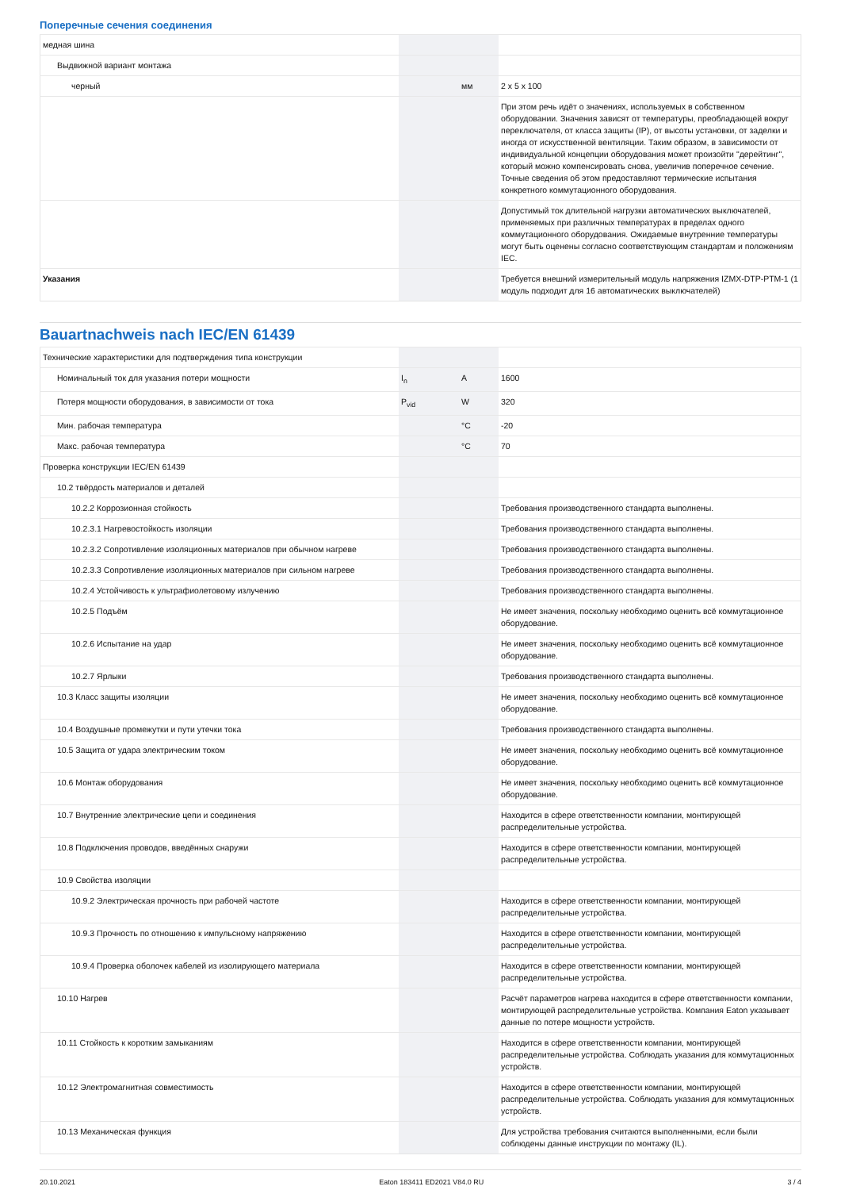Поперечные сечения соединения
| медная шина | | | |
| Выдвижной вариант монтажа | | | |
| черный | | мм | 2 x 5 x 100 |
| | | | При этом речь идёт о значениях, используемых в собственном оборудовании. Значения зависят от температуры, преобладающей вокруг переключателя, от класса защиты (IP), от высоты установки, от заделки и иногда от искусственной вентиляции. Таким образом, в зависимости от индивидуальной концепции оборудования может произойти "дерейтинг", который можно компенсировать снова, увеличив поперечное сечение. Точные сведения об этом предоставляют термические испытания конкретного коммутационного оборудования. |
| | | | Допустимый ток длительной нагрузки автоматических выключателей, применяемых при различных температурах в пределах одного коммутационного оборудования. Ожидаемые внутренние температуры могут быть оценены согласно соответствующим стандартам и положениям IEC. |
| Указания | | | Требуется внешний измерительный модуль напряжения IZMX-DTP-PTM-1 (1 модуль подходит для 16 автоматических выключателей) |
Bauartnachweis nach IEC/EN 61439
| Технические характеристики для подтверждения типа конструкции | | | |
| Номинальный ток для указания потери мощности | I<sub>n</sub> | A | 1600 |
| Потеря мощности оборудования, в зависимости от тока | P<sub>vid</sub> | W | 320 |
| Мин. рабочая температура | | °C | -20 |
| Макс. рабочая температура | | °C | 70 |
| Проверка конструкции IEC/EN 61439 | | | |
| 10.2 твёрдость материалов и деталей | | | |
| 10.2.2 Коррозионная стойкость | | | Требования производственного стандарта выполнены. |
| 10.2.3.1 Нагревостойкость изоляции | | | Требования производственного стандарта выполнены. |
| 10.2.3.2 Сопротивление изоляционных материалов при обычном нагреве | | | Требования производственного стандарта выполнены. |
| 10.2.3.3 Сопротивление изоляционных материалов при сильном нагреве | | | Требования производственного стандарта выполнены. |
| 10.2.4 Устойчивость к ультрафиолетовому излучению | | | Требования производственного стандарта выполнены. |
| 10.2.5 Подъём | | | Не имеет значения, поскольку необходимо оценить всё коммутационное оборудование. |
| 10.2.6 Испытание на удар | | | Не имеет значения, поскольку необходимо оценить всё коммутационное оборудование. |
| 10.2.7 Ярлыки | | | Требования производственного стандарта выполнены. |
| 10.3 Класс защиты изоляции | | | Не имеет значения, поскольку необходимо оценить всё коммутационное оборудование. |
| 10.4 Воздушные промежутки и пути утечки тока | | | Требования производственного стандарта выполнены. |
| 10.5 Защита от удара электрическим током | | | Не имеет значения, поскольку необходимо оценить всё коммутационное оборудование. |
| 10.6 Монтаж оборудования | | | Не имеет значения, поскольку необходимо оценить всё коммутационное оборудование. |
| 10.7 Внутренние электрические цепи и соединения | | | Находится в сфере ответственности компании, монтирующей распределительные устройства. |
| 10.8 Подключения проводов, введённых снаружи | | | Находится в сфере ответственности компании, монтирующей распределительные устройства. |
| 10.9 Свойства изоляции | | | |
| 10.9.2 Электрическая прочность при рабочей частоте | | | Находится в сфере ответственности компании, монтирующей распределительные устройства. |
| 10.9.3 Прочность по отношению к импульсному напряжению | | | Находится в сфере ответственности компании, монтирующей распределительные устройства. |
| 10.9.4 Проверка оболочек кабелей из изолирующего материала | | | Находится в сфере ответственности компании, монтирующей распределительные устройства. |
| 10.10 Нагрев | | | Расчёт параметров нагрева находится в сфере ответственности компании, монтирующей распределительные устройства. Компания Eaton указывает данные по потере мощности устройств. |
| 10.11 Стойкость к коротким замыканиям | | | Находится в сфере ответственности компании, монтирующей распределительные устройства. Соблюдать указания для коммутационных устройств. |
| 10.12 Электромагнитная совместимость | | | Находится в сфере ответственности компании, монтирующей распределительные устройства. Соблюдать указания для коммутационных устройств. |
| 10.13 Механическая функция | | | Для устройства требования считаются выполненными, если были соблюдены данные инструкции по монтажу (IL). |
20.10.2021 Eaton 183411 ED2021 V84.0 RU 3 / 4